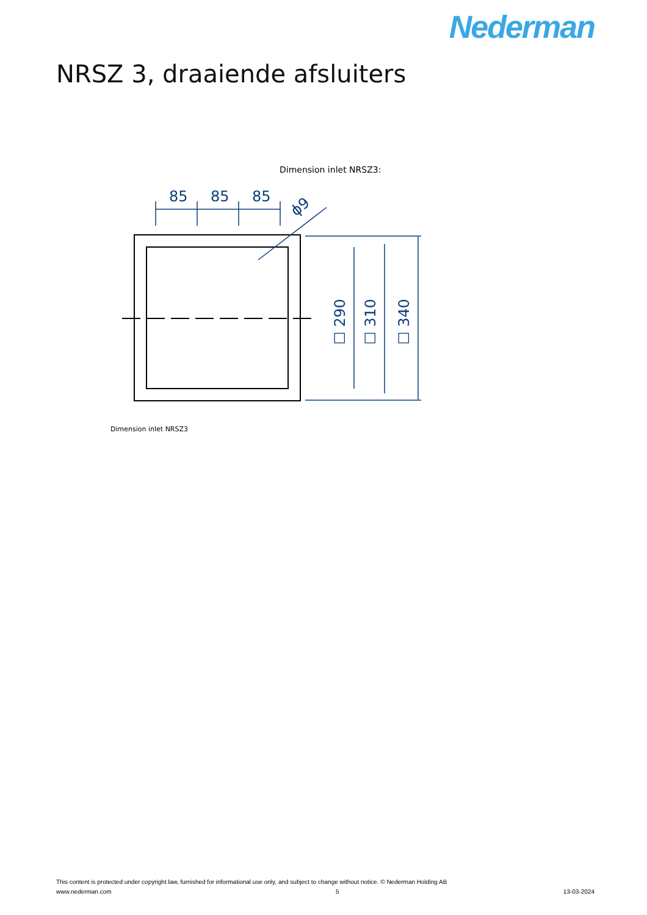Nederman
NRSZ 3, draaiende afsluiters
Dimension inlet NRSZ3:
85
85
85
ϕ9
☐ 290
☐ 310
☐ 340
Dimension inlet NRSZ3
This content is protected under copyright law, furnished for informational use only, and subject to change without notice. © Nederman Holding AB
www.nederman.com 5 13-03-2024